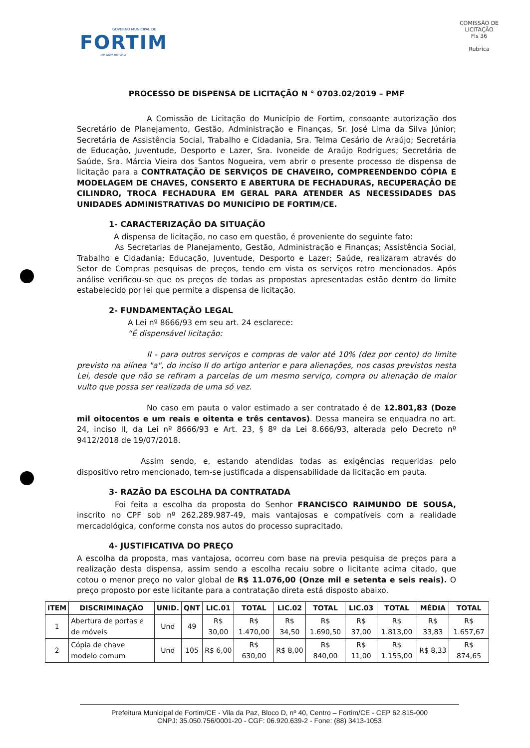GOVERNO MUNICIPAL DE
FORTIM
UMA NOVA HISTÓRIA
COMISSÃO DE LICITAÇÃO
Fls 36
Rubrica
PROCESSO DE DISPENSA DE LICITAÇÃO N ° 0703.02/2019 – PMF
A Comissão de Licitação do Município de Fortim, consoante autorização dos Secretário de Planejamento, Gestão, Administração e Finanças, Sr. José Lima da Silva Júnior; Secretária de Assistência Social, Trabalho e Cidadania, Sra. Telma Cesário de Araújo; Secretária de Educação, Juventude, Desporto e Lazer, Sra. Ivoneide de Araújo Rodrigues; Secretária de Saúde, Sra. Márcia Vieira dos Santos Nogueira, vem abrir o presente processo de dispensa de licitação para a CONTRATAÇÃO DE SERVIÇOS DE CHAVEIRO, COMPREENDENDO CÓPIA E MODELAGEM DE CHAVES, CONSERTO E ABERTURA DE FECHADURAS, RECUPERAÇÃO DE CILINDRO, TROCA FECHADURA EM GERAL PARA ATENDER AS NECESSIDADES DAS UNIDADES ADMINISTRATIVAS DO MUNICÍPIO DE FORTIM/CE.
1- CARACTERIZAÇÃO DA SITUAÇÃO
A dispensa de licitação, no caso em questão, é proveniente do seguinte fato:
As Secretarias de Planejamento, Gestão, Administração e Finanças; Assistência Social, Trabalho e Cidadania; Educação, Juventude, Desporto e Lazer; Saúde, realizaram através do Setor de Compras pesquisas de preços, tendo em vista os serviços retro mencionados. Após análise verificou-se que os preços de todas as propostas apresentadas estão dentro do limite estabelecido por lei que permite a dispensa de licitação.
2- FUNDAMENTAÇÃO LEGAL
A Lei nº 8666/93 em seu art. 24 esclarece:
“É dispensável licitação:
II - para outros serviços e compras de valor até 10% (dez por cento) do limite previsto na alínea "a", do inciso II do artigo anterior e para alienações, nos casos previstos nesta Lei, desde que não se refiram a parcelas de um mesmo serviço, compra ou alienação de maior vulto que possa ser realizada de uma só vez.
No caso em pauta o valor estimado a ser contratado é de 12.801,83 (Doze mil oitocentos e um reais e oitenta e três centavos). Dessa maneira se enquadra no art. 24, inciso II, da Lei nº 8666/93 e Art. 23, § 8º da Lei 8.666/93, alterada pelo Decreto nº 9412/2018 de 19/07/2018.
Assim sendo, e, estando atendidas todas as exigências requeridas pelo dispositivo retro mencionado, tem-se justificada a dispensabilidade da licitação em pauta.
3- RAZÃO DA ESCOLHA DA CONTRATADA
Foi feita a escolha da proposta do Senhor FRANCISCO RAIMUNDO DE SOUSA, inscrito no CPF sob nº 262.289.987-49, mais vantajosas e compatíveis com a realidade mercadológica, conforme consta nos autos do processo supracitado.
4- JUSTIFICATIVA DO PREÇO
A escolha da proposta, mas vantajosa, ocorreu com base na previa pesquisa de preços para a realização desta dispensa, assim sendo a escolha recaiu sobre o licitante acima citado, que cotou o menor preço no valor global de R$ 11.076,00 (Onze mil e setenta e seis reais). O preço proposto por este licitante para a contratação direta está disposto abaixo.
| ITEM | DISCRIMINAÇÃO | UNID. | QNT | LIC.01 | TOTAL | LIC.02 | TOTAL | LIC.03 | TOTAL | MÉDIA | TOTAL |
| --- | --- | --- | --- | --- | --- | --- | --- | --- | --- | --- | --- |
| 1 | Abertura de portas e de móveis | Und | 49 | R$ 30,00 | R$ 1.470,00 | R$ 34,50 | R$ 1.690,50 | R$ 37,00 | R$ 1.813,00 | R$ 33,83 | R$ 1.657,67 |
| 2 | Cópia de chave modelo comum | Und | 105 | R$ 6,00 | R$ 630,00 | R$ 8,00 | R$ 840,00 | R$ 11,00 | R$ 1.155,00 | R$ 8,33 | R$ 874,65 |
Prefeitura Municipal de Fortim/CE - Vila da Paz, Bloco D, nº 40, Centro – Fortim/CE - CEP 62.815-000
CNPJ: 35.050.756/0001-20 - CGF: 06.920.639-2 - Fone: (88) 3413-1053